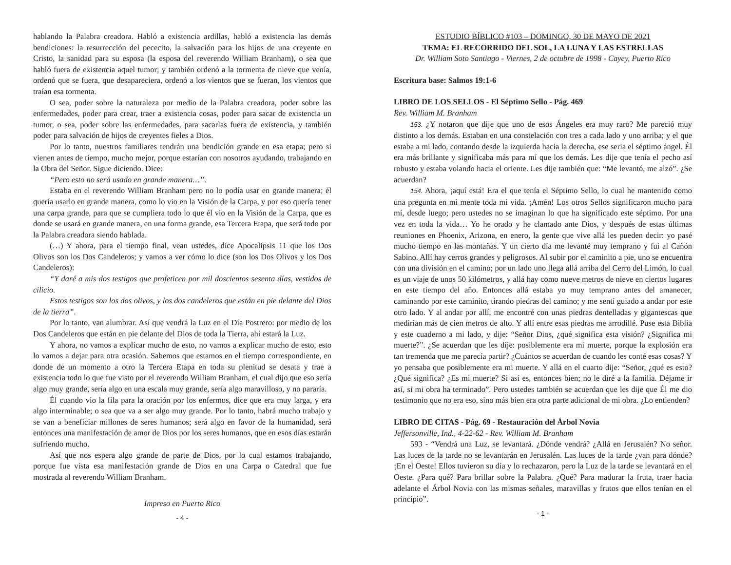hablando la Palabra creadora. Habló a existencia ardillas, habló a existencia las demás bendiciones: la resurrección del pececito, la salvación para los hijos de una creyente en Cristo, la sanidad para su esposa (la esposa del reverendo William Branham), o sea que habló fuera de existencia aquel tumor; y también ordenó a la tormenta de nieve que venía, ordenó que se fuera, que desapareciera, ordenó a los vientos que se fueran, los vientos que traían esa tormenta.
O sea, poder sobre la naturaleza por medio de la Palabra creadora, poder sobre las enfermedades, poder para crear, traer a existencia cosas, poder para sacar de existencia un tumor, o sea, poder sobre las enfermedades, para sacarlas fuera de existencia, y también poder para salvación de hijos de creyentes fieles a Dios.
Por lo tanto, nuestros familiares tendrán una bendición grande en esa etapa; pero si vienen antes de tiempo, mucho mejor, porque estarían con nosotros ayudando, trabajando en la Obra del Señor. Sigue diciendo. Dice:
“Pero esto no será usado en grande manera…”.
Estaba en el reverendo William Branham pero no lo podía usar en grande manera; él quería usarlo en grande manera, como lo vio en la Visión de la Carpa, y por eso quería tener una carpa grande, para que se cumpliera todo lo que él vio en la Visión de la Carpa, que es donde se usará en grande manera, en una forma grande, esa Tercera Etapa, que será todo por la Palabra creadora siendo hablada.
(…) Y ahora, para el tiempo final, vean ustedes, dice Apocalipsis 11 que los Dos Olivos son los Dos Candeleros; y vamos a ver cómo lo dice (son los Dos Olivos y los Dos Candeleros):
“Y daré a mis dos testigos que profeticen por mil doscientos sesenta días, vestidos de cilicio.
Estos testigos son los dos olivos, y los dos candeleros que están en pie delante del Dios de la tierra”.
Por lo tanto, van alumbrar. Así que vendrá la Luz en el Día Postrero: por medio de los Dos Candeleros que están en pie delante del Dios de toda la Tierra, ahí estará la Luz.
Y ahora, no vamos a explicar mucho de esto, no vamos a explicar mucho de esto, esto lo vamos a dejar para otra ocasión. Sabemos que estamos en el tiempo correspondiente, en donde de un momento a otro la Tercera Etapa en toda su plenitud se desata y trae a existencia todo lo que fue visto por el reverendo William Branham, el cual dijo que eso sería algo muy grande, sería algo en una escala muy grande, sería algo maravilloso, y no pararía.
Él cuando vio la fila para la oración por los enfermos, dice que era muy larga, y era algo interminable; o sea que va a ser algo muy grande. Por lo tanto, habrá mucho trabajo y se van a beneficiar millones de seres humanos; será algo en favor de la humanidad, será entonces una manifestación de amor de Dios por los seres humanos, que en esos días estarán sufriendo mucho.
Así que nos espera algo grande de parte de Dios, por lo cual estamos trabajando, porque fue vista esa manifestación grande de Dios en una Carpa o Catedral que fue mostrada al reverendo William Branham.
Impreso en Puerto Rico
- 4 -
ESTUDIO BÍBLICO #103 – DOMINGO, 30 DE MAYO DE 2021
TEMA: EL RECORRIDO DEL SOL, LA LUNA Y LAS ESTRELLAS
Dr. William Soto Santiago - Viernes, 2 de octubre de 1998 - Cayey, Puerto Rico
Escritura base: Salmos 19:1-6
LIBRO DE LOS SELLOS - El Séptimo Sello - Pág. 469
Rev. William M. Branham
153. ¿Y notaron que dije que uno de esos Ángeles era muy raro? Me pareció muy distinto a los demás. Estaban en una constelación con tres a cada lado y uno arriba; y el que estaba a mi lado, contando desde la izquierda hacia la derecha, ese seria el séptimo ángel. Él era más brillante y significaba más para mí que los demás. Les dije que tenía el pecho así robusto y estaba volando hacia el oriente. Les dije también que: “Me levantó, me alzó”. ¿Se acuerdan?
154. Ahora, ¡aquí está! Era el que tenía el Séptimo Sello, lo cual he mantenido como una pregunta en mi mente toda mi vida. ¡Amén! Los otros Sellos significaron mucho para mí, desde luego; pero ustedes no se imaginan lo que ha significado este séptimo. Por una vez en toda la vida… Yo he orado y he clamado ante Dios, y después de estas últimas reuniones en Phoenix, Arizona, en enero, la gente que vive allá les pueden decir: yo pasé mucho tiempo en las montañas. Y un cierto día me levanté muy temprano y fui al Cañón Sabino. Allí hay cerros grandes y peligrosos. Al subir por el caminito a pie, uno se encuentra con una división en el camino; por un lado uno llega allá arriba del Cerro del Limón, lo cual es un viaje de unos 50 kilómetros, y allá hay como nueve metros de nieve en ciertos lugares en este tiempo del año. Entonces allá estaba yo muy temprano antes del amanecer, caminando por este caminito, tirando piedras del camino; y me sentí guiado a andar por este otro lado. Y al andar por allí, me encontré con unas piedras dentelladas y gigantescas que medirían más de cien metros de alto. Y allí entre esas piedras me arrodillé. Puse esta Biblia y este cuaderno a mi lado, y dije: “Señor Dios, ¿qué significa esta visión? ¿Significa mi muerte?”. ¿Se acuerdan que les dije: posiblemente era mi muerte, porque la explosión era tan tremenda que me parecía partir? ¿Cuántos se acuerdan de cuando les conté esas cosas? Y yo pensaba que posiblemente era mi muerte. Y allá en el cuarto dije: “Señor, ¿qué es esto? ¿Qué significa? ¿Es mi muerte? Si así es, entonces bien; no le diré a la familia. Déjame ir así, si mi obra ha terminado”. Pero ustedes también se acuerdan que les dije que Él me dio testimonio que no era eso, sino más bien era otra parte adicional de mi obra. ¿Lo entienden?
LIBRO DE CITAS - Pág. 69 - Restauración del Árbol Novia
Jeffersonville, Ind., 4-22-62 - Rev. William M. Branham
593 - “Vendrá una Luz, se levantará. ¿Dónde vendrá? ¿Allá en Jerusalén? No señor. Las luces de la tarde no se levantarán en Jerusalén. Las luces de la tarde ¿van para dónde? ¡En el Oeste! Ellos tuvieron su día y lo rechazaron, pero la Luz de la tarde se levantará en el Oeste. ¿Para qué? Para brillar sobre la Palabra. ¿Qué? Para madurar la fruta, traer hacia adelante el Árbol Novia con las mismas señales, maravillas y frutos que ellos tenían en el principio”.
- 1 -